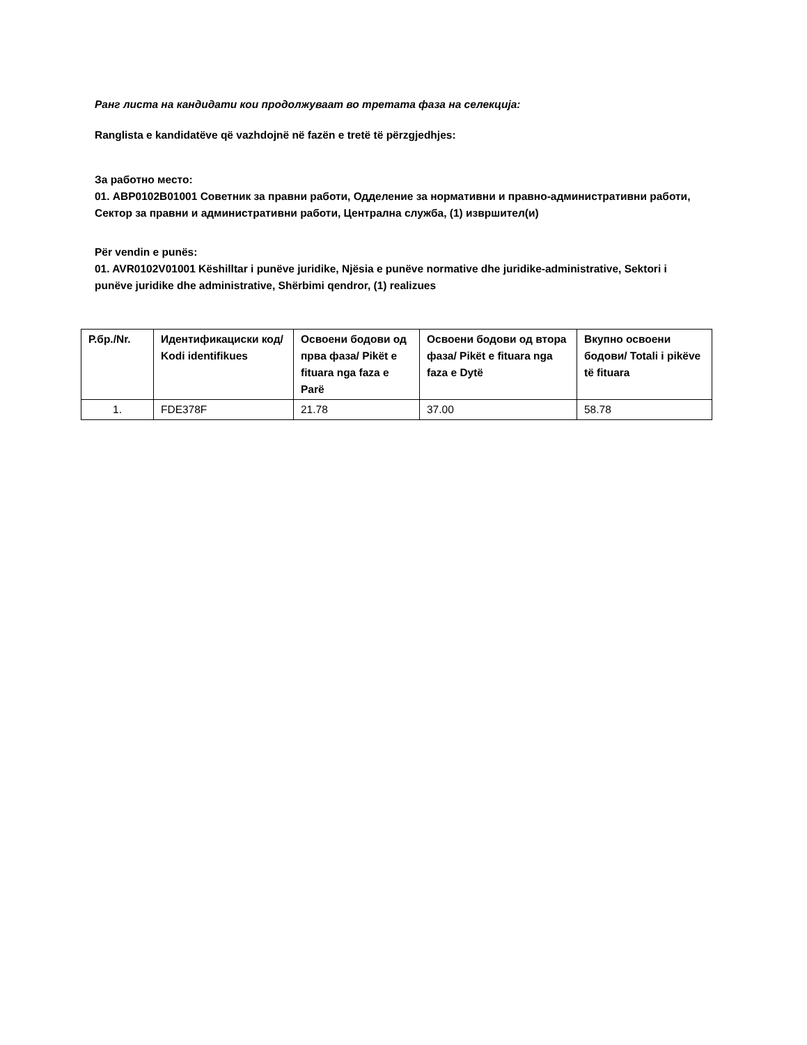Ранг листа на кандидати кои продолжуваат во третата фаза на селекција:
Ranglista e kandidatëve që vazhdojnë në fazën e tretë të përzgjedhjes:
За работно место:
01. ABP0102B01001 Советник за правни работи, Одделение за нормативни и правно-административни работи, Сектор за правни и административни работи, Централна служба, (1) извршител(и)
Për vendin e punës:
01. AVR0102V01001 Këshilltar i punëve juridike, Njësia e punëve normative dhe juridike-administrative, Sektori i punëve juridike dhe administrative, Shërbimi qendror, (1) realizues
| Р.бр./Nr. | Идентификациски код/ Kodi identifikues | Освоени бодови од прва фаза/ Pikët e fituara nga faza e Parë | Освоени бодови од втора фаза/ Pikët e fituara nga faza e Dytë | Вкупно освоени бодови/ Totali i pikëve të fituara |
| --- | --- | --- | --- | --- |
| 1. | FDE378F | 21.78 | 37.00 | 58.78 |